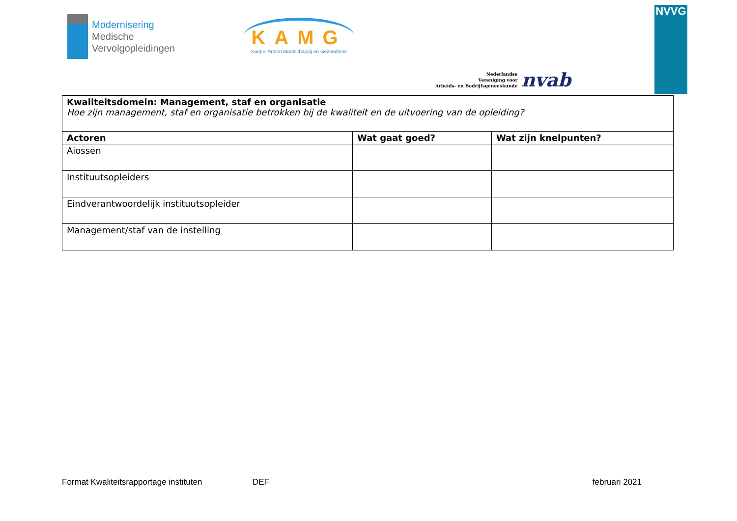Modernisering
Medische
Vervolgopleidingen
KAMG
Koepel Artsen Maatschappij en Gezondheid
Nederlandse
Vereniging voor
Arbeids- en Bedrijfsgeneeskunde
nvab
NVVG
| Kwaliteitsdomein: Management, staf en organisatie Hoe zijn management, staf en organisatie betrokken bij de kwaliteit en de uitvoering van de opleiding? | | |
| Actoren | Wat gaat goed? | Wat zijn knelpunten? |
| Aiossen | | |
| Instituutsopleiders | | |
| Eindverantwoordelijk instituutsopleider | | |
| Management/staf van de instelling | | |
Format Kwaliteitsrapportage instituten DEF februari 2021